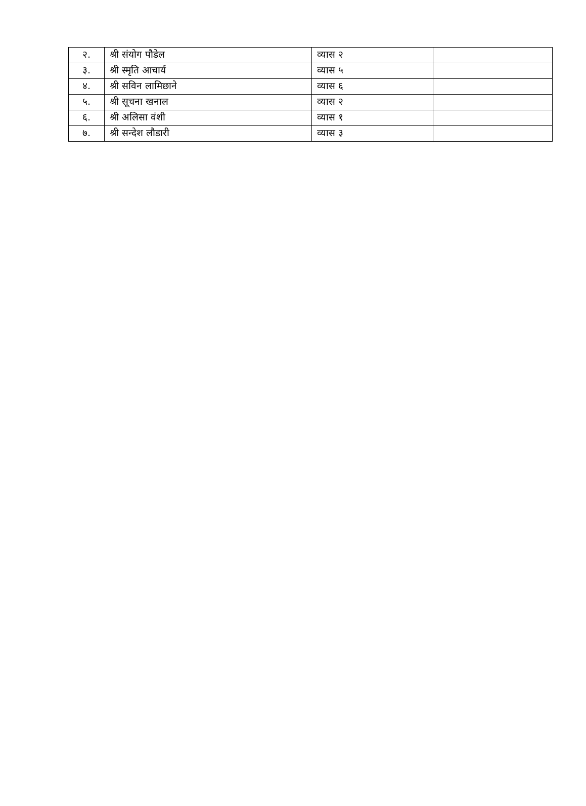| २. | श्री संयोग पौडेल | व्यास २ | |
| ३. | श्री स्मृति आचार्य | व्यास ५ | |
| ४. | श्री सविन लामिछाने | व्यास ६ | |
| ५. | श्री सूचना खनाल | व्यास २ | |
| ६. | श्री अलिसा वंशी | व्यास १ | |
| ७. | श्री सन्देश लौडारी | व्यास ३ | |